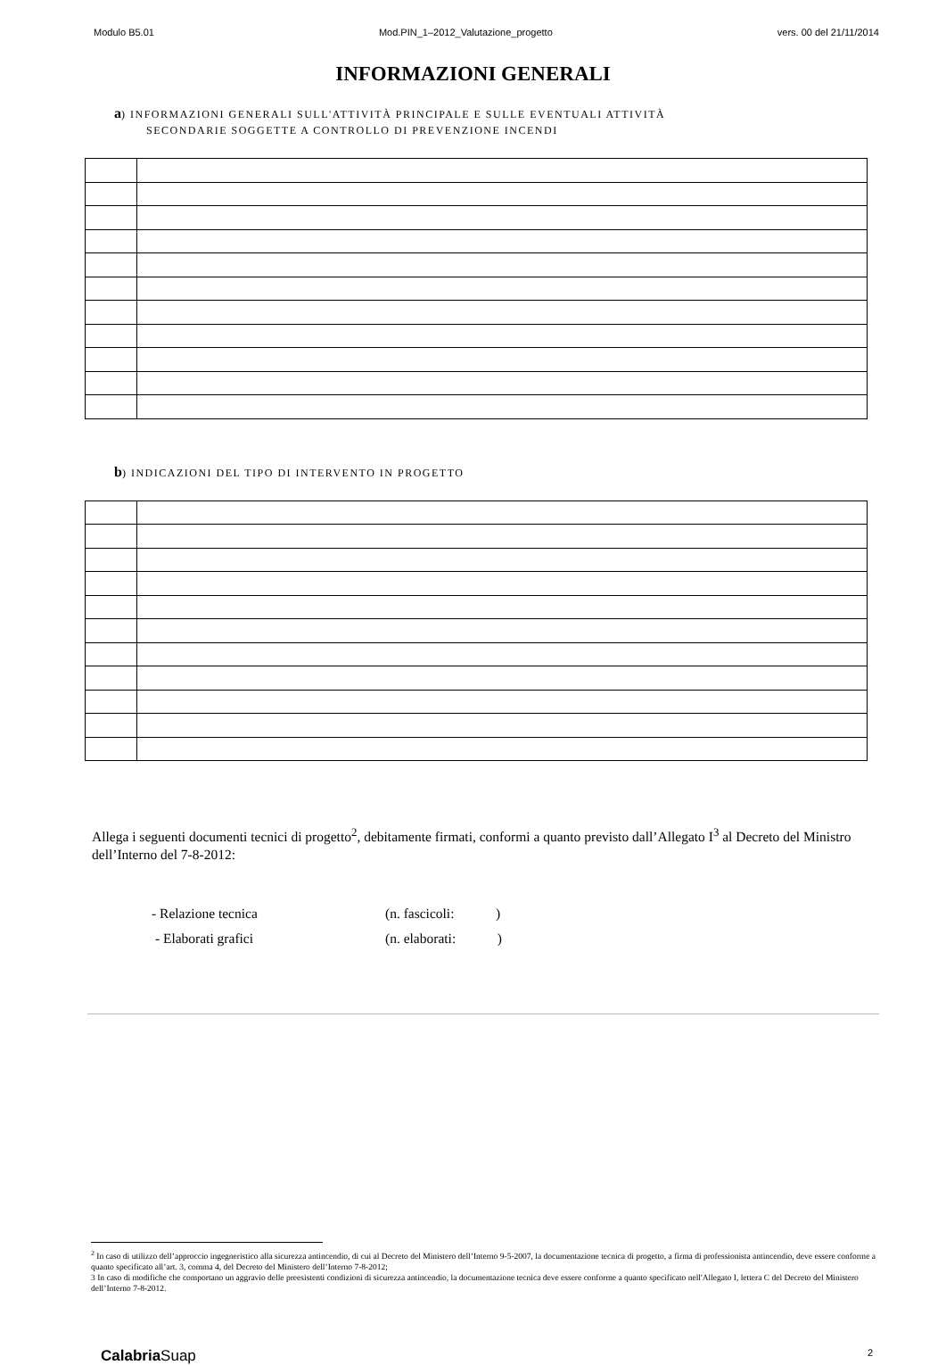Modulo B5.01 Mod.PIN_1–2012_Valutazione_progetto vers. 00 del 21/11/2014
INFORMAZIONI GENERALI
a) INFORMAZIONI GENERALI SULL'ATTIVITÀ PRINCIPALE E SULLE EVENTUALI ATTIVITÀ
SECONDARIE SOGGETTE A CONTROLLO DI PREVENZIONE INCENDI
b) INDICAZIONI DEL TIPO DI INTERVENTO IN PROGETTO
Allega i seguenti documenti tecnici di progetto<sup>2</sup>, debitamente firmati, conformi a quanto previsto dall’Allegato I<sup>3</sup> al Decreto del Ministro dell’Interno del 7-8-2012:
- Relazione tecnica (n. fascicoli: )
- Elaborati grafici (n. elaborati: )
<sup>2</sup> In caso di utilizzo dell’approccio ingegneristico alla sicurezza antincendio, di cui al Decreto del Ministero dell’Interno 9-5-2007, la documentazione tecnica di progetto, a firma di professionista antincendio, deve essere conforme a quanto specificato all’art. 3, comma 4, del Decreto del Ministero dell’Interno 7-8-2012;
3 In caso di modifiche che comportano un aggravio delle preesistenti condizioni di sicurezza antincendio, la documentazione tecnica deve essere conforme a quanto specificato nell'Allegato I, lettera C del Decreto del Ministero dell’Interno 7-8-2012.
Calabria Suap 2